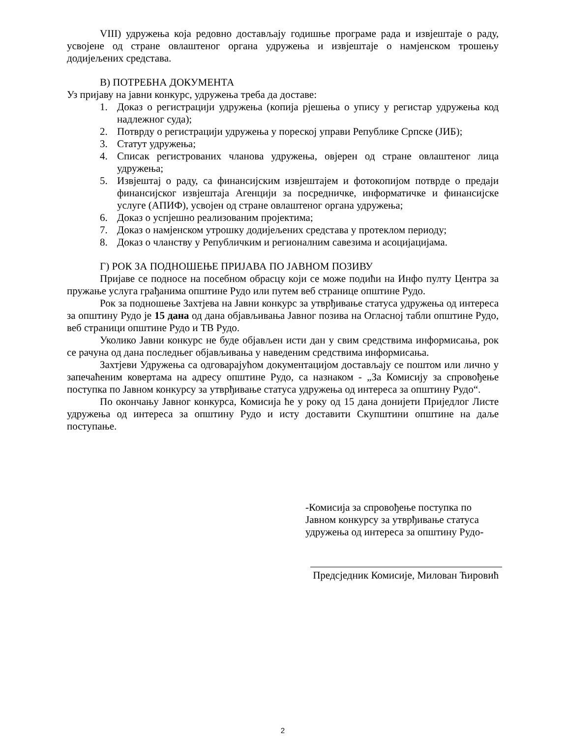VIII) удружења која редовно достављају годишње програме рада и извјештаје о раду, усвојене од стране овлаштеног органа удружења и извјештаје о намјенском трошењу додијељених средстава.
В) ПОТРЕБНА ДОКУМЕНТА
Уз пријаву на јавни конкурс, удружења треба да доставе:
1. Доказ о регистрацији удружења (копија рјешења о упису у регистар удружења код надлежног суда);
2. Потврду о регистрацији удружења у пореској управи Републике Српске (ЈИБ);
3. Статут удружења;
4. Списак регистрованих чланова удружења, овјерен од стране овлаштеног лица удружења;
5. Извјештај о раду, са финансијским извјештајем и фотокопијом потврде о предаји финансијског извјештаја Агенцији за посредничке, информатичке и финансијске услуге (АПИФ), усвојен од стране овлаштеног органа удружења;
6. Доказ о успјешно реализованим пројектима;
7. Доказ о намјенском утрошку додијељених средстава у протеклом периоду;
8. Доказ о чланству у Републичким и регионалним савезима и асоцијацијама.
Г) РОК ЗА ПОДНОШЕЊЕ ПРИЈАВА ПО ЈАВНОМ ПОЗИВУ
Пријаве се подносе на посебном обрасцу који се може подићи на Инфо пулту Центра за пружање услуга грађанима општине Рудо или путем веб странице општине Рудо.
Рок за подношење Захтјева на Јавни конкурс за утврђивање статуса удружења од интереса за општину Рудо је 15 дана од дана објављивања Јавног позива на Огласној табли општине Рудо, веб страници општине Рудо и ТВ Рудо.
Уколико Јавни конкурс не буде објављен исти дан у свим средствима информисања, рок се рачуна од дана последњег објављивања у наведеним средствима информисања.
Захтјеви Удружења са одговарајућом документацијом достављају се поштом или лично у запечаћеним ковертама на адресу општине Рудо, са назнаком - „За Комисију за спровођење поступка по Јавном конкурсу за утврђивање статуса удружења од интереса за општину Рудо“.
По окончању Јавног конкурса, Комисија ће у року од 15 дана донијети Приједлог Листе удружења од интереса за општину Рудо и исту доставити Скупштини општине на даље поступање.
-Комисија за спровођење поступка по
Јавном конкурсу за утврђивање статуса
удружења од интереса за општину Рудо-
Предсједник Комисије, Милован Ћировић
2